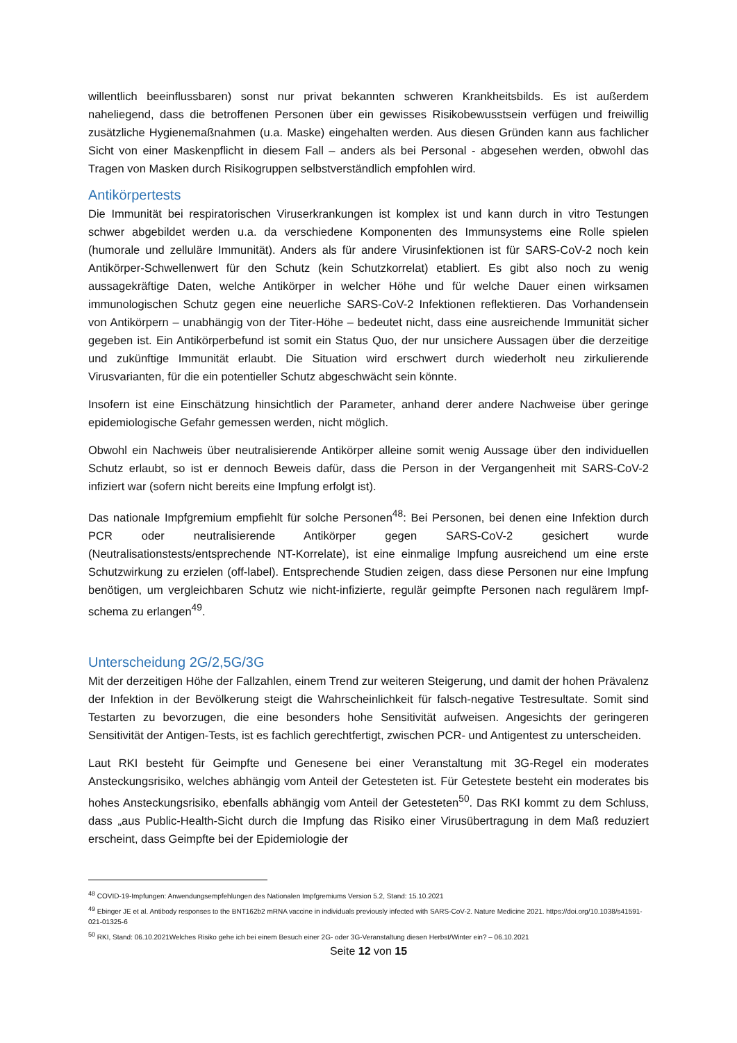willentlich beeinflussbaren) sonst nur privat bekannten schweren Krankheitsbilds. Es ist außerdem naheliegend, dass die betroffenen Personen über ein gewisses Risikobewusstsein verfügen und freiwillig zusätzliche Hygienemaßnahmen (u.a. Maske) eingehalten werden. Aus diesen Gründen kann aus fachlicher Sicht von einer Maskenpflicht in diesem Fall – anders als bei Personal - abgesehen werden, obwohl das Tragen von Masken durch Risikogruppen selbstverständlich empfohlen wird.
Antikörpertests
Die Immunität bei respiratorischen Viruserkrankungen ist komplex ist und kann durch in vitro Testungen schwer abgebildet werden u.a. da verschiedene Komponenten des Immunsystems eine Rolle spielen (humorale und zelluläre Immunität). Anders als für andere Virusinfektionen ist für SARS-CoV-2 noch kein Antikörper-Schwellenwert für den Schutz (kein Schutzkorrelat) etabliert. Es gibt also noch zu wenig aussagekräftige Daten, welche Antikörper in welcher Höhe und für welche Dauer einen wirksamen immunologischen Schutz gegen eine neuerliche SARS-CoV-2 Infektionen reflektieren. Das Vorhandensein von Antikörpern – unabhängig von der Titer-Höhe – bedeutet nicht, dass eine ausreichende Immunität sicher gegeben ist. Ein Antikörperbefund ist somit ein Status Quo, der nur unsichere Aussagen über die derzeitige und zukünftige Immunität erlaubt. Die Situation wird erschwert durch wiederholt neu zirkulierende Virusvarianten, für die ein potentieller Schutz abgeschwächt sein könnte.
Insofern ist eine Einschätzung hinsichtlich der Parameter, anhand derer andere Nachweise über geringe epidemiologische Gefahr gemessen werden, nicht möglich.
Obwohl ein Nachweis über neutralisierende Antikörper alleine somit wenig Aussage über den individuellen Schutz erlaubt, so ist er dennoch Beweis dafür, dass die Person in der Vergangenheit mit SARS-CoV-2 infiziert war (sofern nicht bereits eine Impfung erfolgt ist).
Das nationale Impfgremium empfiehlt für solche Personen<sup>48</sup>: Bei Personen, bei denen eine Infektion durch PCR oder neutralisierende Antikörper gegen SARS-CoV-2 gesichert wurde (Neutralisationstests/entsprechende NT-Korrelate), ist eine einmalige Impfung ausreichend um eine erste Schutzwirkung zu erzielen (off-label). Entsprechende Studien zeigen, dass diese Personen nur eine Impfung benötigen, um vergleichbaren Schutz wie nicht-infizierte, regulär geimpfte Personen nach regulärem Impf-schema zu erlangen<sup>49</sup>.
Unterscheidung 2G/2,5G/3G
Mit der derzeitigen Höhe der Fallzahlen, einem Trend zur weiteren Steigerung, und damit der hohen Prävalenz der Infektion in der Bevölkerung steigt die Wahrscheinlichkeit für falsch-negative Testresultate. Somit sind Testarten zu bevorzugen, die eine besonders hohe Sensitivität aufweisen. Angesichts der geringeren Sensitivität der Antigen-Tests, ist es fachlich gerechtfertigt, zwischen PCR- und Antigentest zu unterscheiden.
Laut RKI besteht für Geimpfte und Genesene bei einer Veranstaltung mit 3G-Regel ein moderates Ansteckungsrisiko, welches abhängig vom Anteil der Getesteten ist. Für Getestete besteht ein moderates bis hohes Ansteckungsrisiko, ebenfalls abhängig vom Anteil der Getesteten<sup>50</sup>. Das RKI kommt zu dem Schluss, dass „aus Public-Health-Sicht durch die Impfung das Risiko einer Virusübertragung in dem Maß reduziert erscheint, dass Geimpfte bei der Epidemiologie der
<sup>48</sup> COVID-19-Impfungen: Anwendungsempfehlungen des Nationalen Impfgremiums Version 5.2, Stand: 15.10.2021
<sup>49</sup> Ebinger JE et al. Antibody responses to the BNT162b2 mRNA vaccine in individuals previously infected with SARS-CoV-2. Nature Medicine 2021. https://doi.org/10.1038/s41591-021-01325-6
<sup>50</sup> RKI, Stand: 06.10.2021Welches Risiko gehe ich bei einem Besuch einer 2G- oder 3G-Veranstaltung diesen Herbst/Winter ein? – 06.10.2021
Seite 12 von 15